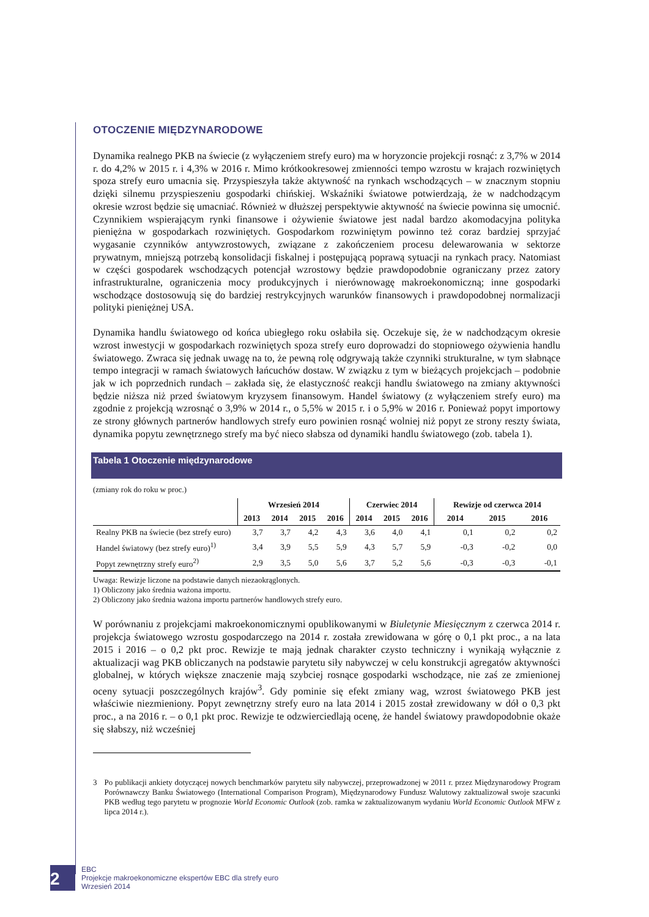OTOCZENIE MIĘDZYNARODOWE
Dynamika realnego PKB na świecie (z wyłączeniem strefy euro) ma w horyzoncie projekcji rosnąć: z 3,7% w 2014 r. do 4,2% w 2015 r. i 4,3% w 2016 r. Mimo krótkookresowej zmienności tempo wzrostu w krajach rozwiniętych spoza strefy euro umacnia się. Przyspieszyła także aktywność na rynkach wschodzących – w znacznym stopniu dzięki silnemu przyspieszeniu gospodarki chińskiej. Wskaźniki światowe potwierdzają, że w nadchodzącym okresie wzrost będzie się umacniać. Również w dłuższej perspektywie aktywność na świecie powinna się umocnić. Czynnikiem wspierającym rynki finansowe i ożywienie światowe jest nadal bardzo akomodacyjna polityka pieniężna w gospodarkach rozwiniętych. Gospodarkom rozwiniętym powinno też coraz bardziej sprzyjać wygasanie czynników antywzrostowych, związane z zakończeniem procesu delewarowania w sektorze prywatnym, mniejszą potrzebą konsolidacji fiskalnej i postępującą poprawą sytuacji na rynkach pracy. Natomiast w części gospodarek wschodzących potencjał wzrostowy będzie prawdopodobnie ograniczany przez zatory infrastrukturalne, ograniczenia mocy produkcyjnych i nierównowagę makroekonomiczną; inne gospodarki wschodzące dostosowują się do bardziej restrykcyjnych warunków finansowych i prawdopodobnej normalizacji polityki pieniężnej USA.
Dynamika handlu światowego od końca ubiegłego roku osłabiła się. Oczekuje się, że w nadchodzącym okresie wzrost inwestycji w gospodarkach rozwiniętych spoza strefy euro doprowadzi do stopniowego ożywienia handlu światowego. Zwraca się jednak uwagę na to, że pewną rolę odgrywają także czynniki strukturalne, w tym słabnące tempo integracji w ramach światowych łańcuchów dostaw. W związku z tym w bieżących projekcjach – podobnie jak w ich poprzednich rundach – zakłada się, że elastyczność reakcji handlu światowego na zmiany aktywności będzie niższa niż przed światowym kryzysem finansowym. Handel światowy (z wyłączeniem strefy euro) ma zgodnie z projekcją wzrosnąć o 3,9% w 2014 r., o 5,5% w 2015 r. i o 5,9% w 2016 r. Ponieważ popyt importowy ze strony głównych partnerów handlowych strefy euro powinien rosnąć wolniej niż popyt ze strony reszty świata, dynamika popytu zewnętrznego strefy ma być nieco słabsza od dynamiki handlu światowego (zob. tabela 1).
Tabela 1 Otoczenie międzynarodowe
(zmiany rok do roku w proc.)
| | Wrzesień 2014 | | | | Czerwiec 2014 | | | Rewizje od czerwca 2014 | | |
| --- | --- | --- | --- | --- | --- | --- | --- | --- | --- | --- |
| | 2013 | 2014 | 2015 | 2016 | 2014 | 2015 | 2016 | 2014 | 2015 | 2016 |
| Realny PKB na świecie (bez strefy euro) | 3,7 | 3,7 | 4,2 | 4,3 | 3,6 | 4,0 | 4,1 | 0,1 | 0,2 | 0,2 |
| Handel światowy (bez strefy euro)<sup>1)</sup> | 3,4 | 3,9 | 5,5 | 5,9 | 4,3 | 5,7 | 5,9 | -0,3 | -0,2 | 0,0 |
| Popyt zewnętrzny strefy euro<sup>2)</sup> | 2,9 | 3,5 | 5,0 | 5,6 | 3,7 | 5,2 | 5,6 | -0,3 | -0,3 | -0,1 |
Uwaga: Rewizje liczone na podstawie danych niezaokrąglonych.
1) Obliczony jako średnia ważona importu.
2) Obliczony jako średnia ważona importu partnerów handlowych strefy euro.
W porównaniu z projekcjami makroekonomicznymi opublikowanymi w Biuletynie Miesięcznym z czerwca 2014 r. projekcja światowego wzrostu gospodarczego na 2014 r. została zrewidowana w górę o 0,1 pkt proc., a na lata 2015 i 2016 – o 0,2 pkt proc. Rewizje te mają jednak charakter czysto techniczny i wynikają wyłącznie z aktualizacji wag PKB obliczanych na podstawie parytetu siły nabywczej w celu konstrukcji agregatów aktywności globalnej, w których większe znaczenie mają szybciej rosnące gospodarki wschodzące, nie zaś ze zmienionej oceny sytuacji poszczególnych krajów<sup>3</sup>. Gdy pominie się efekt zmiany wag, wzrost światowego PKB jest właściwie niezmieniony. Popyt zewnętrzny strefy euro na lata 2014 i 2015 został zrewidowany w dół o 0,3 pkt proc., a na 2016 r. – o 0,1 pkt proc. Rewizje te odzwierciedlają ocenę, że handel światowy prawdopodobnie okaże się słabszy, niż wcześniej
3 Po publikacji ankiety dotyczącej nowych benchmarków parytetu siły nabywczej, przeprowadzonej w 2011 r. przez Międzynarodowy Program Porównawczy Banku Światowego (International Comparison Program), Międzynarodowy Fundusz Walutowy zaktualizował swoje szacunki PKB według tego parytetu w prognozie World Economic Outlook (zob. ramka w zaktualizowanym wydaniu World Economic Outlook MFW z lipca 2014 r.).
2
EBC
Projekcje makroekonomiczne ekspertów EBC dla strefy euro
Wrzesień 2014